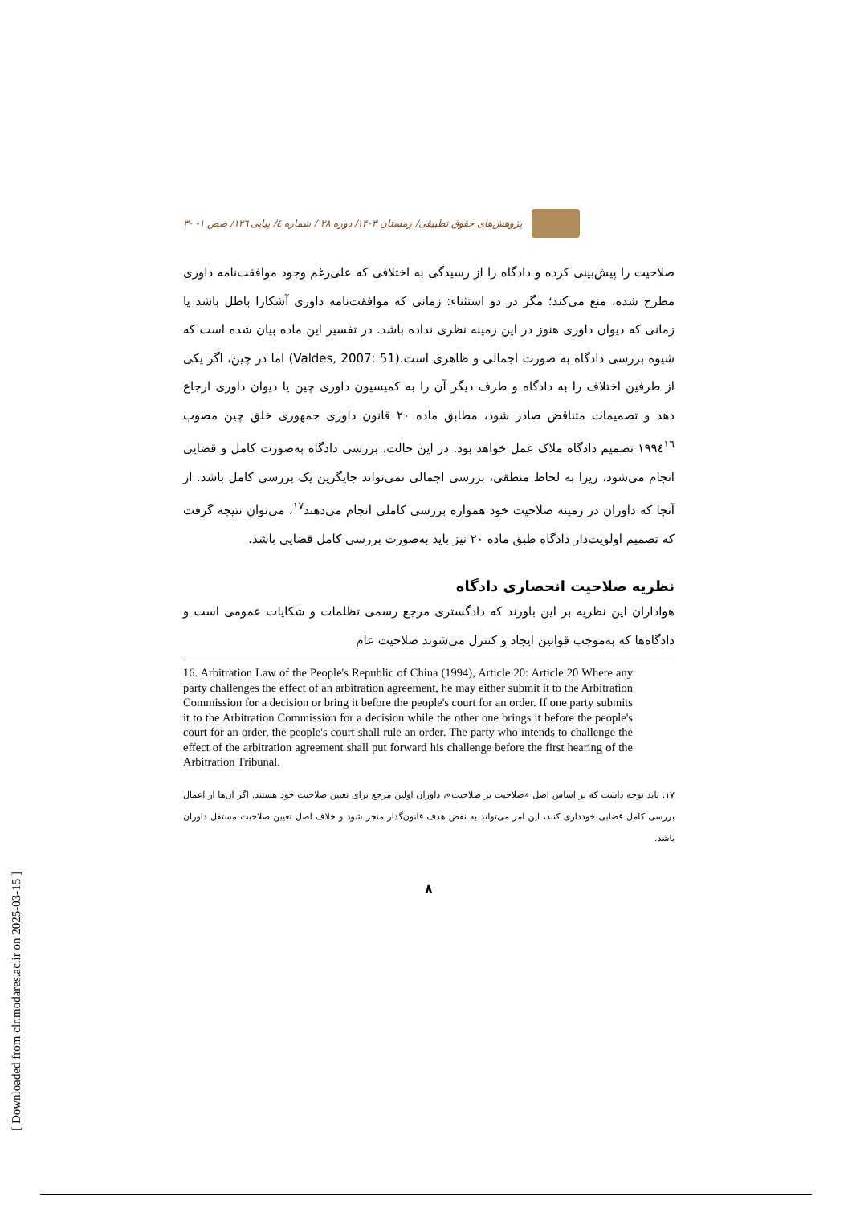پژوهش‌های حقوق تطبیقی/ زمستان ۱۴۰۳/ دوره ۲۸ / شماره ٤/ پیاپی ۱۲٦/ صص ۱- ۳۰
صلاحیت را پیش‌بینی کرده و دادگاه را از رسیدگی به اختلافی که علی‌رغم وجود موافقت‌نامه داوری مطرح شده، منع می‌کند؛ مگر در دو استثناء: زمانی که موافقت‌نامه داوری آشکارا باطل باشد یا زمانی که دیوان داوری هنوز در این زمینه نظری نداده باشد. در تفسیر این ماده بیان شده است که شیوه بررسی دادگاه به صورت اجمالی و ظاهری است.(Valdes, 2007: 51) اما در چین، اگر یکی از طرفین اختلاف را به دادگاه و طرف دیگر آن را به کمیسیون داوری چین یا دیوان داوری ارجاع دهد و تصمیمات متناقض صادر شود، مطابق ماده ۲۰ قانون داوری جمهوری خلق چین مصوب ۱۹۹٤<sup>۱٦</sup> تصمیم دادگاه ملاک عمل خواهد بود. در این حالت، بررسی دادگاه به‌صورت کامل و قضایی انجام می‌شود، زیرا به لحاظ منطقی، بررسی اجمالی نمی‌تواند جایگزین یک بررسی کامل باشد. از آنجا که داوران در زمینه صلاحیت خود همواره بررسی کاملی انجام می‌دهند<sup>۱۷</sup>، می‌توان نتیجه گرفت که تصمیم اولویت‌دار دادگاه طبق ماده ۲۰ نیز باید به‌صورت بررسی کامل قضایی باشد.
نظریه صلاحیت انحصاری دادگاه
هواداران این نظریه بر این باورند که دادگستری مرجع رسمی تظلمات و شکایات عمومی است و دادگاه‌ها که به‌موجب قوانین ایجاد و کنترل می‌شوند صلاحیت عام
16. Arbitration Law of the People's Republic of China (1994), Article 20: Article 20 Where any party challenges the effect of an arbitration agreement, he may either submit it to the Arbitration Commission for a decision or bring it before the people's court for an order. If one party submits it to the Arbitration Commission for a decision while the other one brings it before the people's court for an order, the people's court shall rule an order. The party who intends to challenge the effect of the arbitration agreement shall put forward his challenge before the first hearing of the Arbitration Tribunal.
۱۷. باید توجه داشت که بر اساس اصل «صلاحیت بر صلاحیت»، داوران اولین مرجع برای تعیین صلاحیت خود هستند. اگر آن‌ها از اعمال بررسی کامل قضایی خودداری کنند، این امر می‌تواند به نقض هدف قانون‌گذار منجر شود و خلاف اصل تعیین صلاحیت مستقل داوران باشد.
۸
[ Downloaded from clr.modares.ac.ir on 2025-03-15 ]